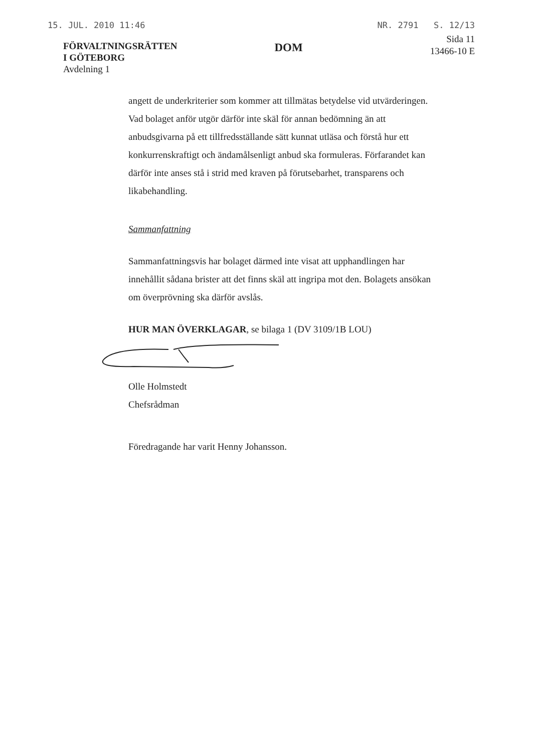15. JUL. 2010 11:46 NR. 2791 S. 12/13
FÖRVALTNINGSRÄTTEN
I GÖTEBORG
Avdelning 1
DOM
Sida 11
13466-10 E
angett de underkriterier som kommer att tillmätas betydelse vid utvärderingen. Vad bolaget anför utgör därför inte skäl för annan bedömning än att anbudsgivarna på ett tillfredsställande sätt kunnat utläsa och förstå hur ett konkurrenskraftigt och ändamålsenligt anbud ska formuleras. Förfarandet kan därför inte anses stå i strid med kraven på förutsebarhet, transparens och likabehandling.
Sammanfattning
Sammanfattningsvis har bolaget därmed inte visat att upphandlingen har innehållit sådana brister att det finns skäl att ingripa mot den. Bolagets ansökan om överprövning ska därför avslås.
HUR MAN ÖVERKLAGAR, se bilaga 1 (DV 3109/1B LOU)
Olle Holmstedt
Chefsrådman
Föredragande har varit Henny Johansson.